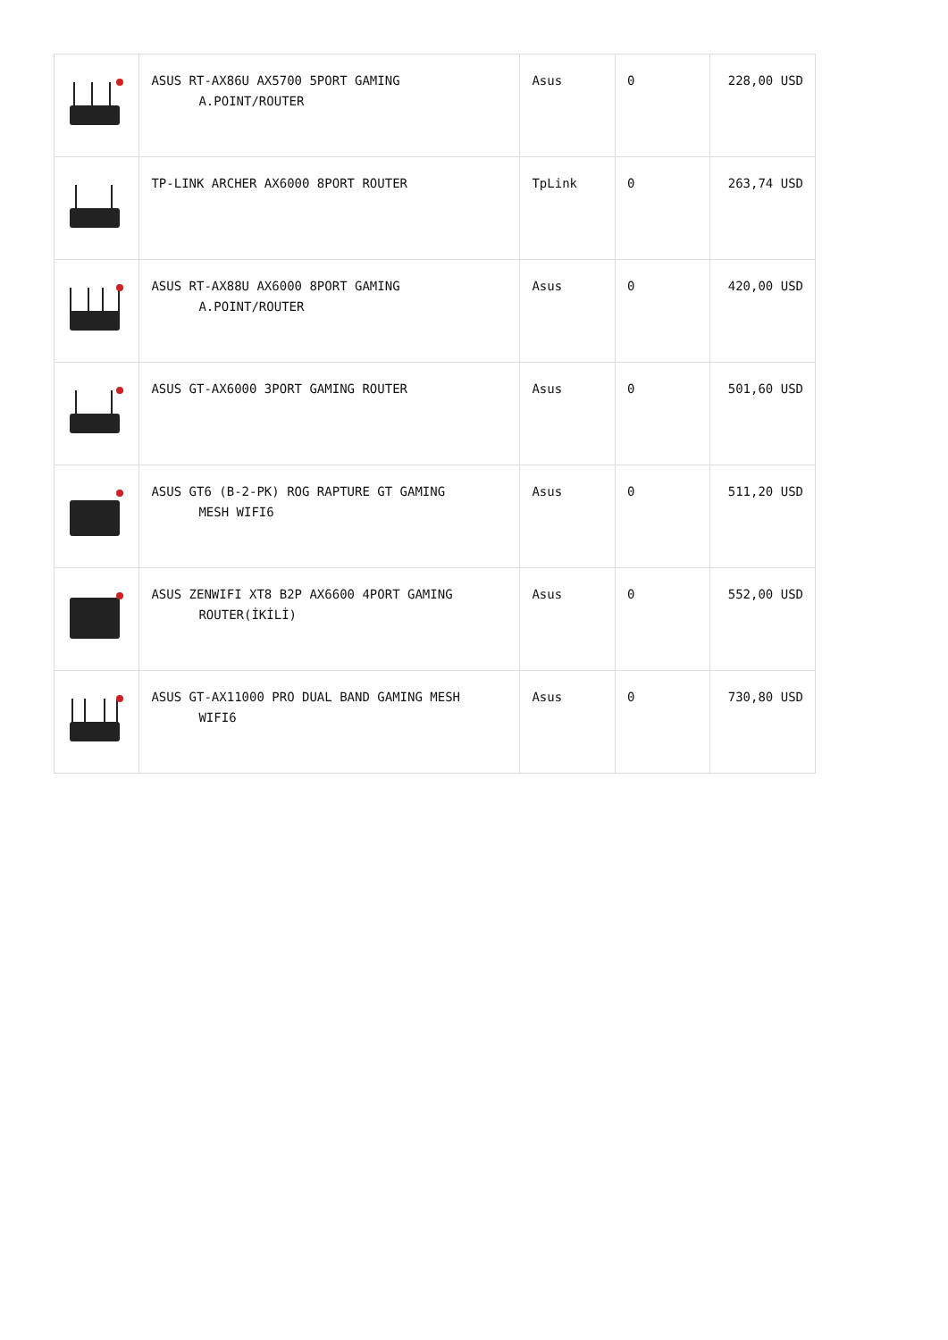| | ASUS RT-AX86U AX5700 5PORT GAMING A.POINT/ROUTER | Asus | 0 | 228,00 USD |
| | TP-LINK ARCHER AX6000 8PORT ROUTER | TpLink | 0 | 263,74 USD |
| | ASUS RT-AX88U AX6000 8PORT GAMING A.POINT/ROUTER | Asus | 0 | 420,00 USD |
| | ASUS GT-AX6000 3PORT GAMING ROUTER | Asus | 0 | 501,60 USD |
| | ASUS GT6 (B-2-PK) ROG RAPTURE GT GAMING MESH WIFI6 | Asus | 0 | 511,20 USD |
| | ASUS ZENWIFI XT8 B2P AX6600 4PORT GAMING ROUTER(İKİLİ) | Asus | 0 | 552,00 USD |
| | ASUS GT-AX11000 PRO DUAL BAND GAMING MESH WIFI6 | Asus | 0 | 730,80 USD |